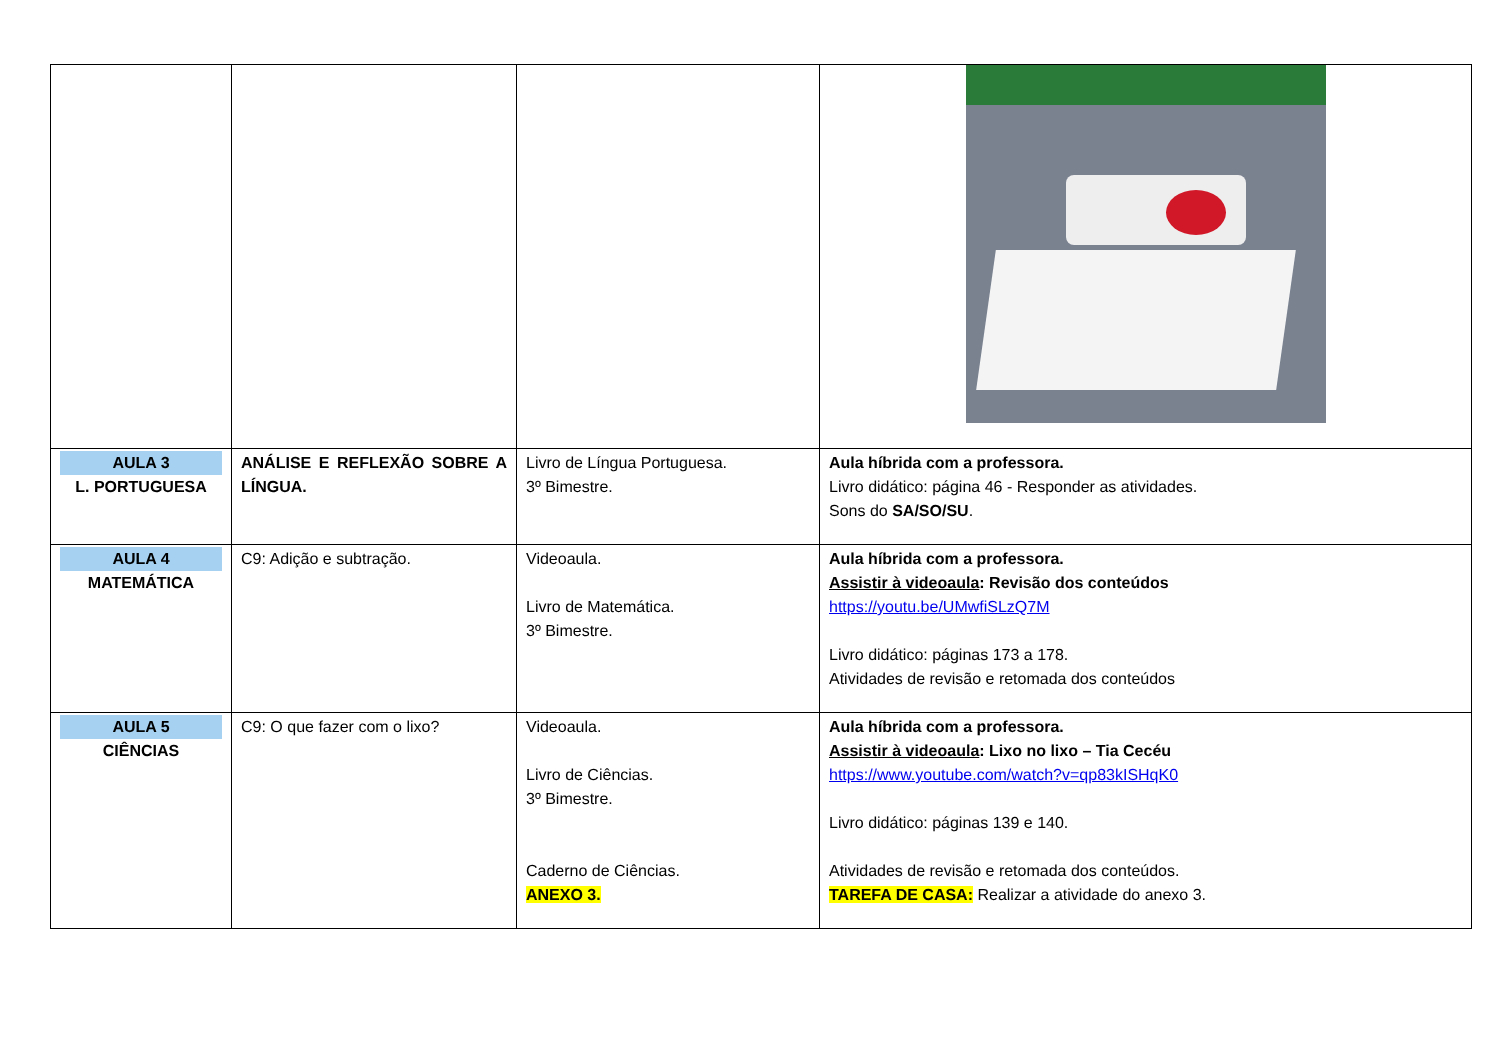| AULA 3 L. PORTUGUESA | ANÁLISE E REFLEXÃO SOBRE A LÍNGUA. | Livro de Língua Portuguesa. 3º Bimestre. | Aula híbrida com a professora. Livro didático: página 46 - Responder as atividades. Sons do SA/SO/SU . |
| AULA 4 MATEMÁTICA | C9: Adição e subtração. | Videoaula. Livro de Matemática. 3º Bimestre. | Aula híbrida com a professora. Assistir à videoaula : Revisão dos conteúdos https://youtu.be/UMwfiSLzQ7M Livro didático: páginas 173 a 178. Atividades de revisão e retomada dos conteúdos |
| AULA 5 CIÊNCIAS | C9: O que fazer com o lixo? | Videoaula. Livro de Ciências. 3º Bimestre. Caderno de Ciências. ANEXO 3. | Aula híbrida com a professora. Assistir à videoaula : Lixo no lixo – Tia Cecéu https://www.youtube.com/watch?v=qp83kISHqK0 Livro didático: páginas 139 e 140. Atividades de revisão e retomada dos conteúdos. TAREFA DE CASA: Realizar a atividade do anexo 3. |